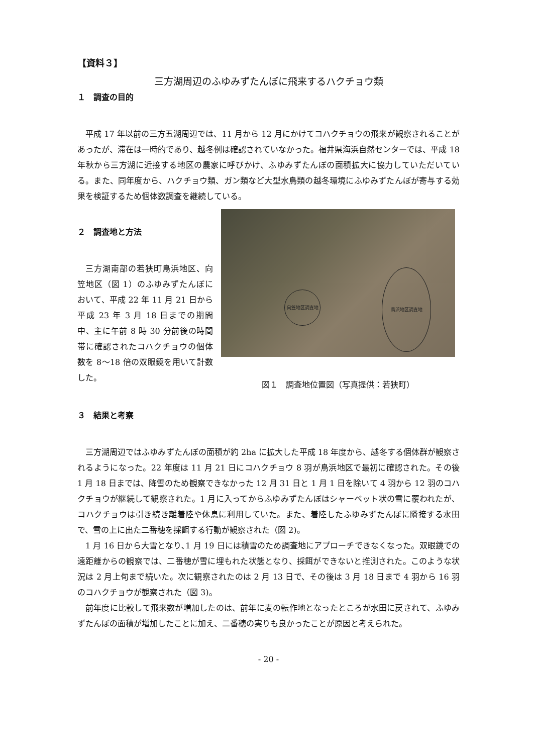【資料３】
三方湖周辺のふゆみずたんぼに飛来するハクチョウ類
１　調査の目的
平成 17 年以前の三方五湖周辺では、11 月から 12 月にかけてコハクチョウの飛来が観察されることがあったが、滞在は一時的であり、越冬例は確認されていなかった。福井県海浜自然センターでは、平成 18 年秋から三方湖に近接する地区の農家に呼びかけ、ふゆみずたんぼの面積拡大に協力していただいている。また、同年度から、ハクチョウ類、ガン類など大型水鳥類の越冬環境にふゆみずたんぼが寄与する効果を検証するため個体数調査を継続している。
２　調査地と方法
三方湖南部の若狭町鳥浜地区、向笠地区（図 1）のふゆみずたんぼにおいて、平成 22 年 11 月 21 日から平成 23 年 3 月 18 日までの期間中、主に午前 8 時 30 分前後の時間帯に確認されたコハクチョウの個体数を 8〜18 倍の双眼鏡を用いて計数した。
向笠地区調査地
鳥浜地区調査地
図１　調査地位置図（写真提供：若狭町）
３　結果と考察
三方湖周辺ではふゆみずたんぼの面積が約 2ha に拡大した平成 18 年度から、越冬する個体群が観察されるようになった。22 年度は 11 月 21 日にコハクチョウ 8 羽が鳥浜地区で最初に確認された。その後 1 月 18 日までは、降雪のため観察できなかった 12 月 31 日と 1 月 1 日を除いて 4 羽から 12 羽のコハクチョウが継続して観察された。1 月に入ってからふゆみずたんぼはシャーベット状の雪に覆われたが、コハクチョウは引き続き離着陸や休息に利用していた。また、着陸したふゆみずたんぼに隣接する水田で、雪の上に出た二番穂を採餌する行動が観察された（図 2)。
1 月 16 日から大雪となり､1 月 19 日には積雪のため調査地にアプローチできなくなった。双眼鏡での遠距離からの観察では、二番穂が雪に埋もれた状態となり、採餌ができないと推測された。このような状況は 2 月上旬まで続いた。次に観察されたのは 2 月 13 日で、その後は 3 月 18 日まで 4 羽から 16 羽のコハクチョウが観察された（図 3)。
前年度に比較して飛来数が増加したのは、前年に麦の転作地となったところが水田に戻されて、ふゆみずたんぼの面積が増加したことに加え、二番穂の実りも良かったことが原因と考えられた。
- 20 -